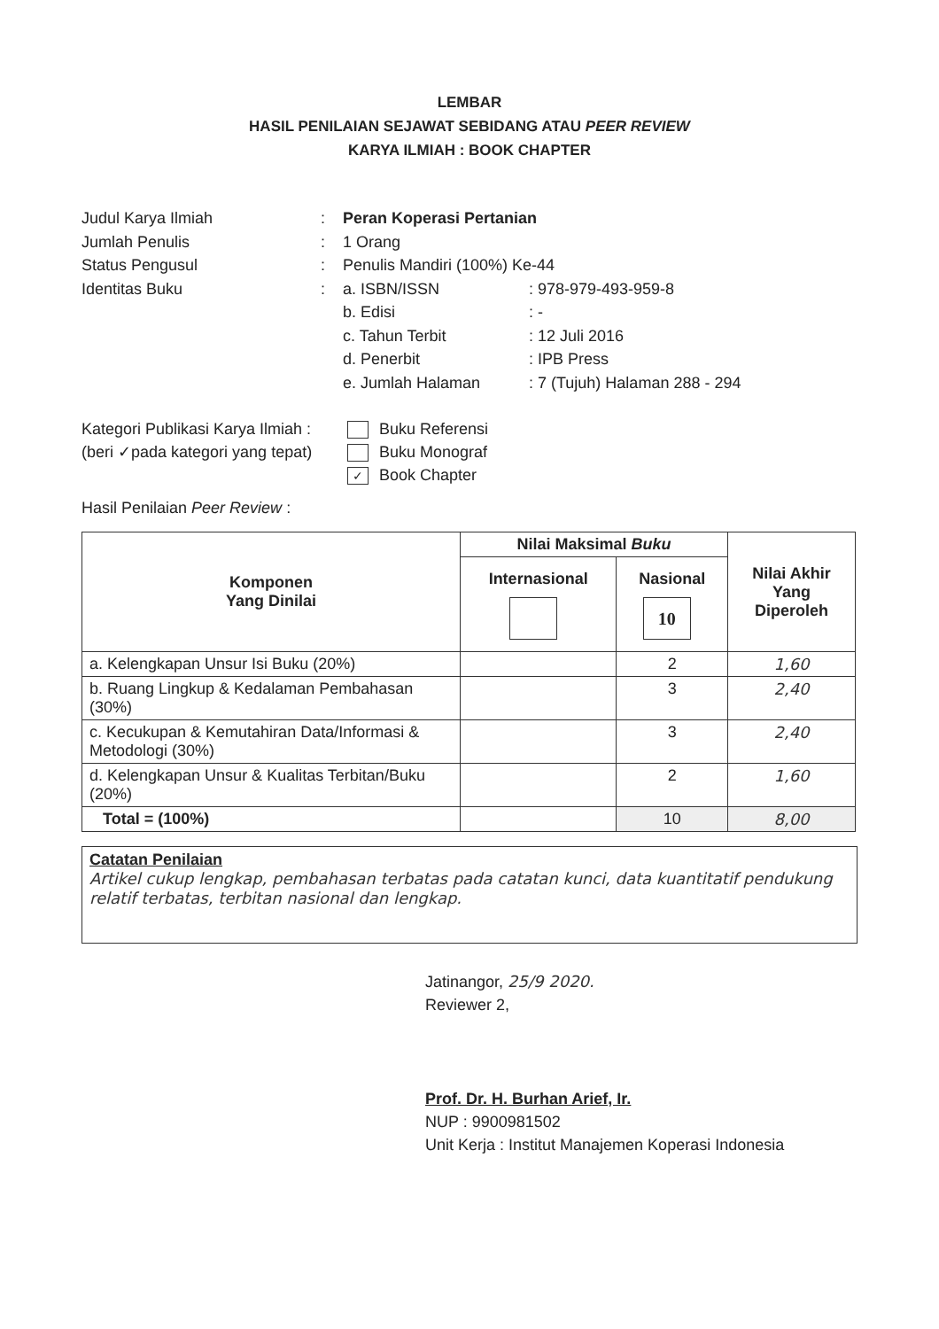LEMBAR
HASIL PENILAIAN SEJAWAT SEBIDANG ATAU PEER REVIEW
KARYA ILMIAH : BOOK CHAPTER
Judul Karya Ilmiah: Peran Koperasi Pertanian
Jumlah Penulis: 1 Orang
Status Pengusul: Penulis Mandiri (100%) Ke-44
Identitas Buku: a. ISBN/ISSN: 978-979-493-959-8
b. Edisi: -
c. Tahun Terbit: 12 Juli 2016
d. Penerbit: IPB Press
e. Jumlah Halaman: 7 (Tujuh) Halaman 288 - 294
Kategori Publikasi Karya Ilmiah :
(beri ✓pada kategori yang tepat)
Buku Referensi
Buku Monograf
✓ Book Chapter
Hasil Penilaian Peer Review :
| Komponen Yang Dinilai | Nilai Maksimal Buku | | Nilai Akhir Yang Diperoleh |
| --- | --- | --- | --- |
| | Internasional | Nasional 10 | |
| a. Kelengkapan Unsur Isi Buku (20%) | | 2 | 1,60 |
| b. Ruang Lingkup & Kedalaman Pembahasan (30%) | | 3 | 2,40 |
| c. Kecukupan & Kemutahiran Data/Informasi & Metodologi (30%) | | 3 | 2,40 |
| d. Kelengkapan Unsur & Kualitas Terbitan/Buku (20%) | | 2 | 1,60 |
| Total = (100%) | | 10 | 8,00 |
Catatan Penilaian
Artikel cukup lengkap, pembahasan terbatas pada catatan kunci, data kuantitatif pendukung relatif terbatas, terbitan nasional dan lengkap.
Jatinangor, 25/9 2020.
Reviewer 2,
Prof. Dr. H. Burhan Arief, Ir.
NUP : 9900981502
Unit Kerja : Institut Manajemen Koperasi Indonesia